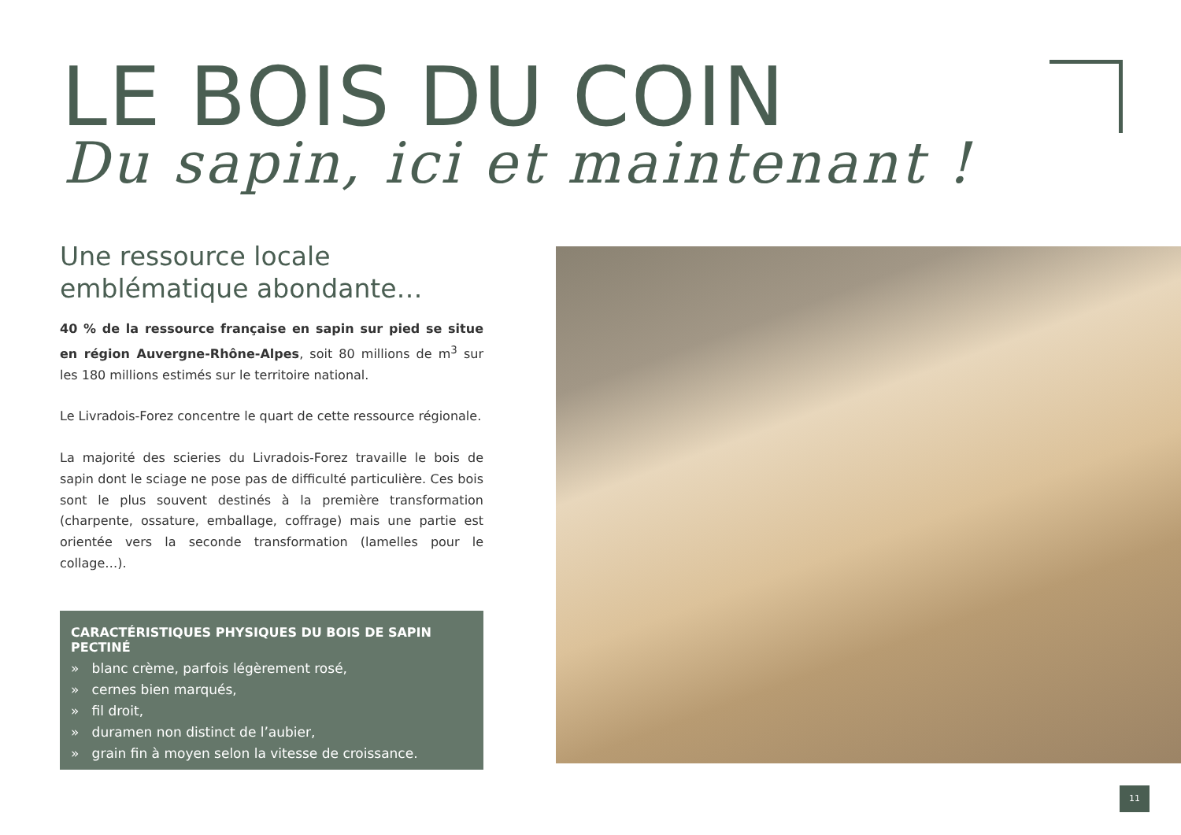LE BOIS DU COIN
Du sapin, ici et maintenant !
Une ressource locale emblématique abondante…
40 % de la ressource française en sapin sur pied se situe en région Auvergne-Rhône-Alpes, soit 80 millions de m<sup>3</sup> sur les 180 millions estimés sur le territoire national.
Le Livradois-Forez concentre le quart de cette ressource régionale.
La majorité des scieries du Livradois-Forez travaille le bois de sapin dont le sciage ne pose pas de difficulté particulière. Ces bois sont le plus souvent destinés à la première transformation (charpente, ossature, emballage, coffrage) mais une partie est orientée vers la seconde transformation (lamelles pour le collage…).
CARACTÉRISTIQUES PHYSIQUES DU BOIS DE SAPIN PECTINÉ
» blanc crème, parfois légèrement rosé,
» cernes bien marqués,
» fil droit,
» duramen non distinct de l’aubier,
» grain fin à moyen selon la vitesse de croissance.
11